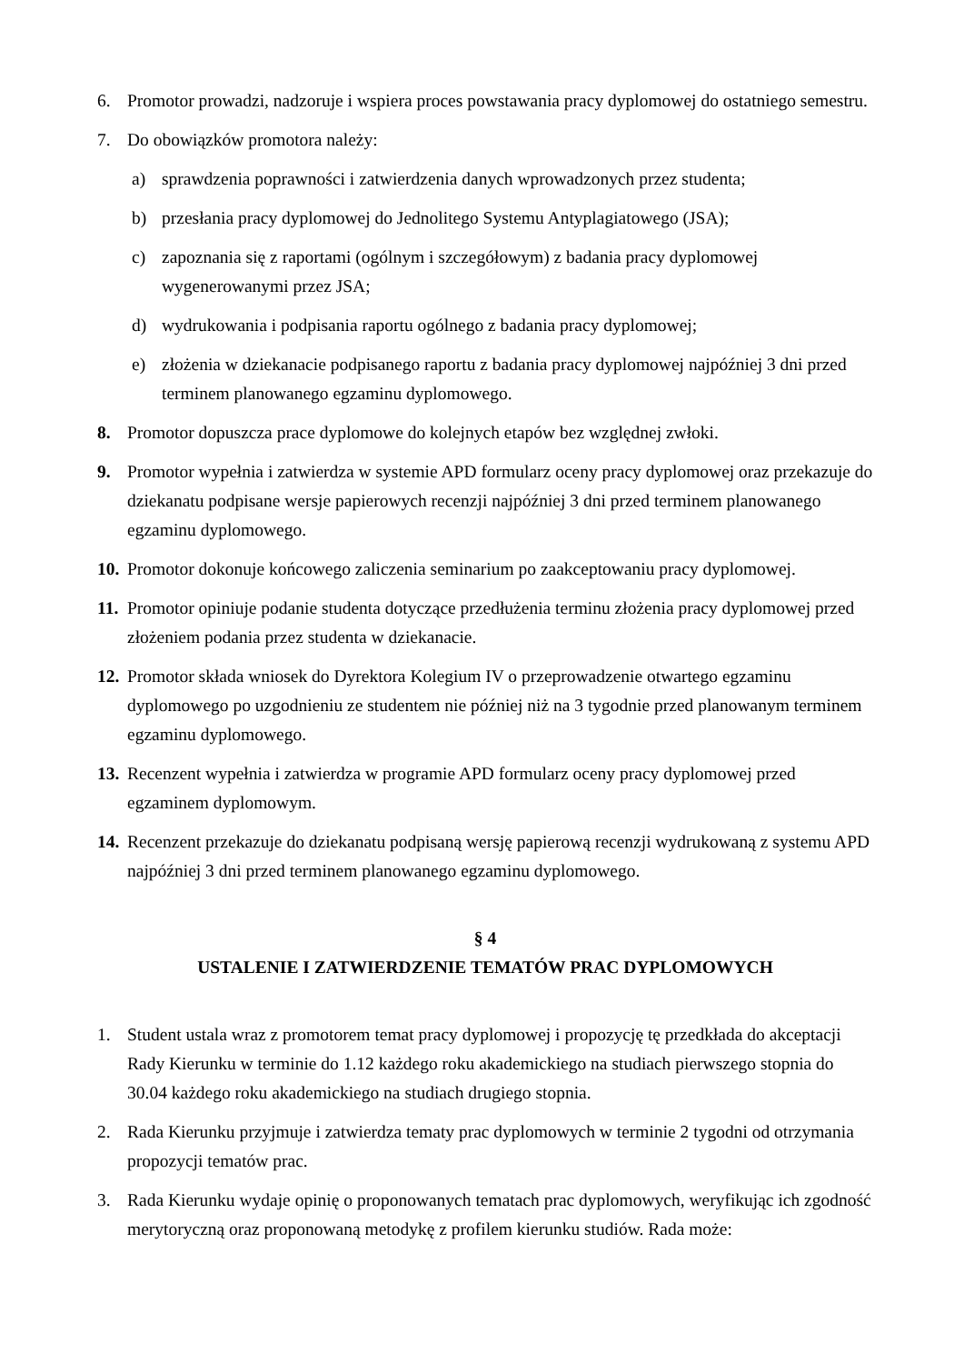6. Promotor prowadzi, nadzoruje i wspiera proces powstawania pracy dyplomowej do ostatniego semestru.
7. Do obowiązków promotora należy:
a) sprawdzenia poprawności i zatwierdzenia danych wprowadzonych przez studenta;
b) przesłania pracy dyplomowej do Jednolitego Systemu Antyplagiatowego (JSA);
c) zapoznania się z raportami (ogólnym i szczegółowym) z badania pracy dyplomowej wygenerowanymi przez JSA;
d) wydrukowania i podpisania raportu ogólnego z badania pracy dyplomowej;
e) złożenia w dziekanacie podpisanego raportu z badania pracy dyplomowej najpóźniej 3 dni przed terminem planowanego egzaminu dyplomowego.
8. Promotor dopuszcza prace dyplomowe do kolejnych etapów bez względnej zwłoki.
9. Promotor wypełnia i zatwierdza w systemie APD formularz oceny pracy dyplomowej oraz przekazuje do dziekanatu podpisane wersje papierowych recenzji najpóźniej 3 dni przed terminem planowanego egzaminu dyplomowego.
10. Promotor dokonuje końcowego zaliczenia seminarium po zaakceptowaniu pracy dyplomowej.
11. Promotor opiniuje podanie studenta dotyczące przedłużenia terminu złożenia pracy dyplomowej przed złożeniem podania przez studenta w dziekanacie.
12. Promotor składa wniosek do Dyrektora Kolegium IV o przeprowadzenie otwartego egzaminu dyplomowego po uzgodnieniu ze studentem nie później niż na 3 tygodnie przed planowanym terminem egzaminu dyplomowego.
13. Recenzent wypełnia i zatwierdza w programie APD formularz oceny pracy dyplomowej przed egzaminem dyplomowym.
14. Recenzent przekazuje do dziekanatu podpisaną wersję papierową recenzji wydrukowaną z systemu APD najpóźniej 3 dni przed terminem planowanego egzaminu dyplomowego.
§ 4
USTALENIE I ZATWIERDZENIE TEMATÓW PRAC DYPLOMOWYCH
1. Student ustala wraz z promotorem temat pracy dyplomowej i propozycję tę przedkłada do akceptacji Rady Kierunku w terminie do 1.12 każdego roku akademickiego na studiach pierwszego stopnia do 30.04 każdego roku akademickiego na studiach drugiego stopnia.
2. Rada Kierunku przyjmuje i zatwierdza tematy prac dyplomowych w terminie 2 tygodni od otrzymania propozycji tematów prac.
3. Rada Kierunku wydaje opinię o proponowanych tematach prac dyplomowych, weryfikując ich zgodność merytoryczną oraz proponowaną metodykę z profilem kierunku studiów. Rada może: